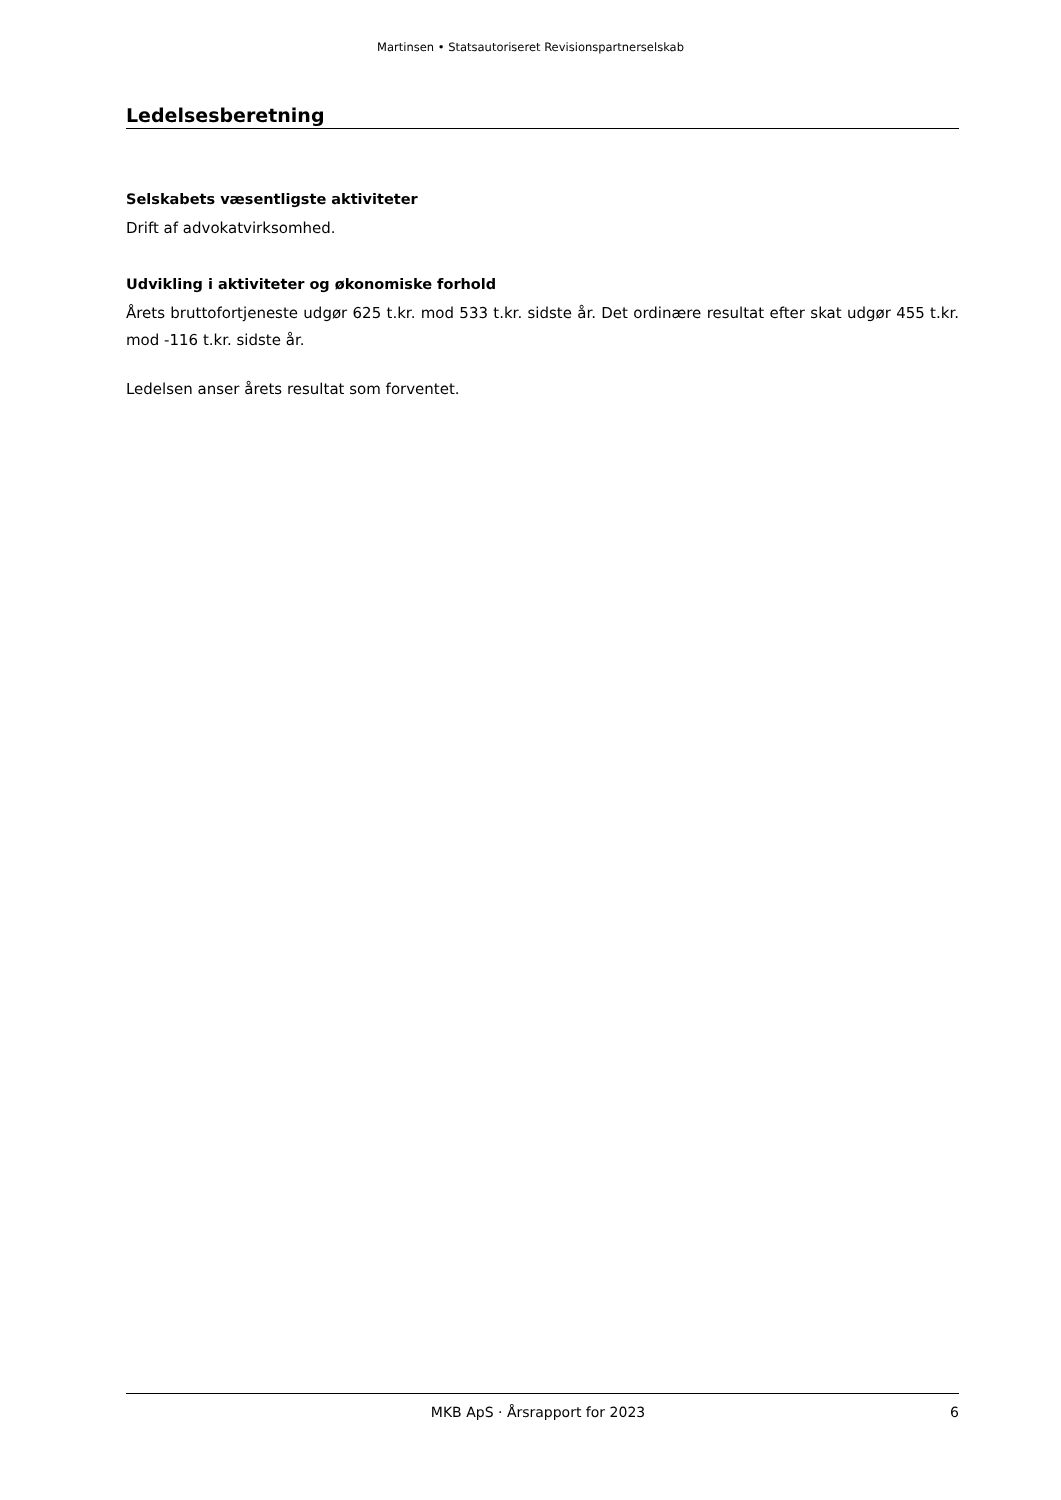Martinsen • Statsautoriseret Revisionspartnerselskab
Ledelsesberetning
Selskabets væsentligste aktiviteter
Drift af advokatvirksomhed.
Udvikling i aktiviteter og økonomiske forhold
Årets bruttofortjeneste udgør 625 t.kr. mod 533 t.kr. sidste år. Det ordinære resultat efter skat udgør 455 t.kr. mod -116 t.kr. sidste år.
Ledelsen anser årets resultat som forventet.
MKB ApS · Årsrapport for 2023 6